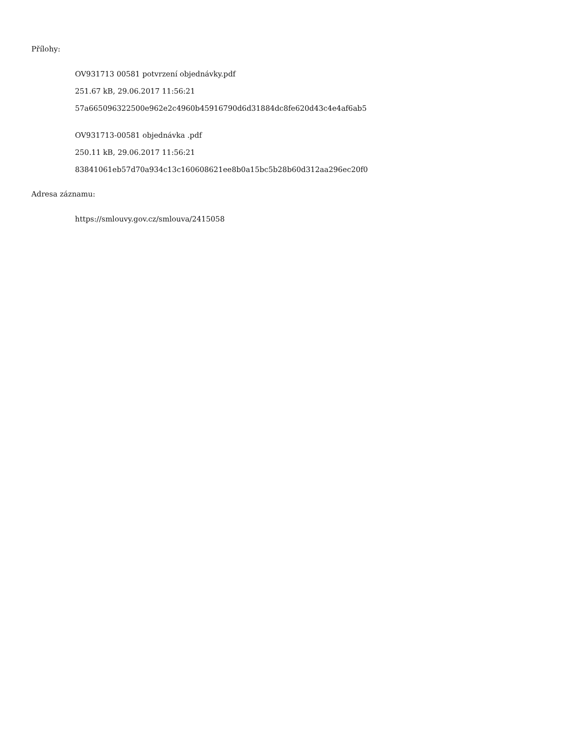Přílohy:
OV931713 00581 potvrzení objednávky.pdf
251.67 kB, 29.06.2017 11:56:21
57a665096322500e962e2c4960b45916790d6d31884dc8fe620d43c4e4af6ab5
OV931713-00581 objednávka .pdf
250.11 kB, 29.06.2017 11:56:21
83841061eb57d70a934c13c160608621ee8b0a15bc5b28b60d312aa296ec20f0
Adresa záznamu:
https://smlouvy.gov.cz/smlouva/2415058